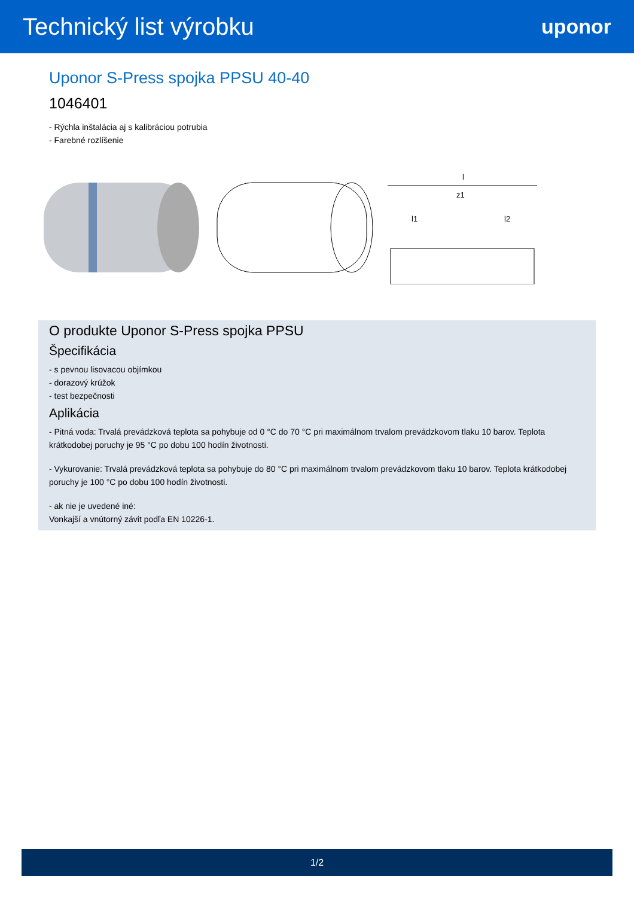Technický list výrobku
uponor
Uponor S-Press spojka PPSU 40-40
1046401
- Rýchla inštalácia aj s kalibráciou potrubia
- Farebné rozlíšenie
l
z1
l1
l2
O produkte Uponor S-Press spojka PPSU
Špecifikácia
- s pevnou lisovacou objímkou
- dorazový krúžok
- test bezpečnosti
Aplikácia
- Pitná voda: Trvalá prevádzková teplota sa pohybuje od 0 °C do 70 °C pri maximálnom trvalom prevádzkovom tlaku 10 barov. Teplota krátkodobej poruchy je 95 °C po dobu 100 hodín životnosti.
- Vykurovanie: Trvalá prevádzková teplota sa pohybuje do 80 °C pri maximálnom trvalom prevádzkovom tlaku 10 barov. Teplota krátkodobej poruchy je 100 °C po dobu 100 hodín životnosti.
- ak nie je uvedené iné:
Vonkajší a vnútorný závit podľa EN 10226-1.
1/2